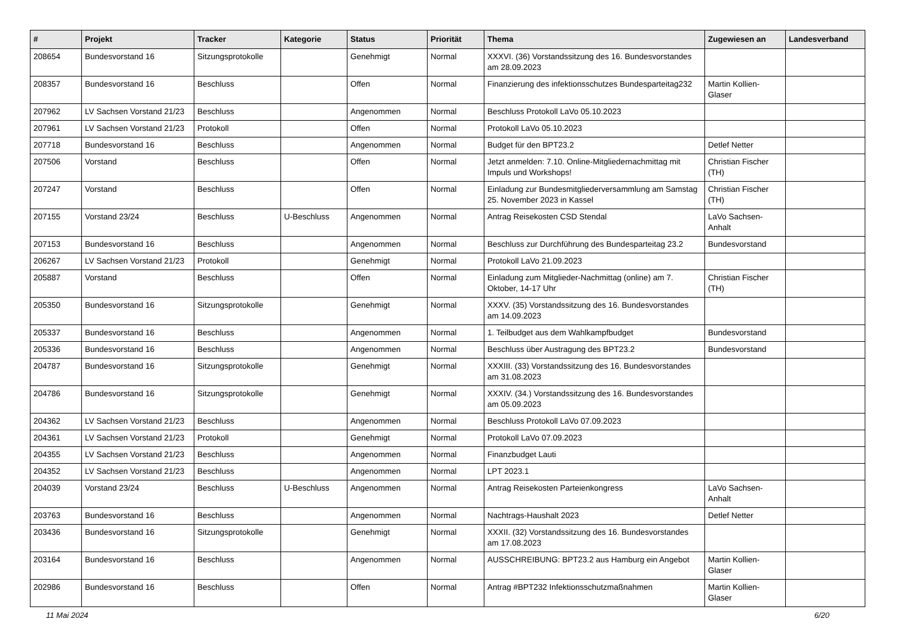| # | Projekt | Tracker | Kategorie | Status | Priorität | Thema | Zugewiesen an | Landesverband |
| --- | --- | --- | --- | --- | --- | --- | --- | --- |
| 208654 | Bundesvorstand 16 | Sitzungsprotokolle | | Genehmigt | Normal | XXXVI. (36) Vorstandssitzung des 16. Bundesvorstandes am 28.09.2023 | | |
| 208357 | Bundesvorstand 16 | Beschluss | | Offen | Normal | Finanzierung des infektionsschutzes Bundesparteitag232 | Martin Kollien-Glaser | |
| 207962 | LV Sachsen Vorstand 21/23 | Beschluss | | Angenommen | Normal | Beschluss Protokoll LaVo 05.10.2023 | | |
| 207961 | LV Sachsen Vorstand 21/23 | Protokoll | | Offen | Normal | Protokoll LaVo 05.10.2023 | | |
| 207718 | Bundesvorstand 16 | Beschluss | | Angenommen | Normal | Budget für den BPT23.2 | Detlef Netter | |
| 207506 | Vorstand | Beschluss | | Offen | Normal | Jetzt anmelden: 7.10. Online-Mitgliedernachmittag mit Impuls und Workshops! | Christian Fischer (TH) | |
| 207247 | Vorstand | Beschluss | | Offen | Normal | Einladung zur Bundesmitgliederversammlung am Samstag 25. November 2023 in Kassel | Christian Fischer (TH) | |
| 207155 | Vorstand 23/24 | Beschluss | U-Beschluss | Angenommen | Normal | Antrag Reisekosten CSD Stendal | LaVo Sachsen-Anhalt | |
| 207153 | Bundesvorstand 16 | Beschluss | | Angenommen | Normal | Beschluss zur Durchführung des Bundesparteitag 23.2 | Bundesvorstand | |
| 206267 | LV Sachsen Vorstand 21/23 | Protokoll | | Genehmigt | Normal | Protokoll LaVo 21.09.2023 | | |
| 205887 | Vorstand | Beschluss | | Offen | Normal | Einladung zum Mitglieder-Nachmittag (online) am 7. Oktober, 14-17 Uhr | Christian Fischer (TH) | |
| 205350 | Bundesvorstand 16 | Sitzungsprotokolle | | Genehmigt | Normal | XXXV. (35) Vorstandssitzung des 16. Bundesvorstandes am 14.09.2023 | | |
| 205337 | Bundesvorstand 16 | Beschluss | | Angenommen | Normal | 1. Teilbudget aus dem Wahlkampfbudget | Bundesvorstand | |
| 205336 | Bundesvorstand 16 | Beschluss | | Angenommen | Normal | Beschluss über Austragung des BPT23.2 | Bundesvorstand | |
| 204787 | Bundesvorstand 16 | Sitzungsprotokolle | | Genehmigt | Normal | XXXIII. (33) Vorstandssitzung des 16. Bundesvorstandes am 31.08.2023 | | |
| 204786 | Bundesvorstand 16 | Sitzungsprotokolle | | Genehmigt | Normal | XXXIV. (34.) Vorstandssitzung des 16. Bundesvorstandes am 05.09.2023 | | |
| 204362 | LV Sachsen Vorstand 21/23 | Beschluss | | Angenommen | Normal | Beschluss Protokoll LaVo 07.09.2023 | | |
| 204361 | LV Sachsen Vorstand 21/23 | Protokoll | | Genehmigt | Normal | Protokoll LaVo 07.09.2023 | | |
| 204355 | LV Sachsen Vorstand 21/23 | Beschluss | | Angenommen | Normal | Finanzbudget Lauti | | |
| 204352 | LV Sachsen Vorstand 21/23 | Beschluss | | Angenommen | Normal | LPT 2023.1 | | |
| 204039 | Vorstand 23/24 | Beschluss | U-Beschluss | Angenommen | Normal | Antrag Reisekosten Parteienkongress | LaVo Sachsen-Anhalt | |
| 203763 | Bundesvorstand 16 | Beschluss | | Angenommen | Normal | Nachtrags-Haushalt 2023 | Detlef Netter | |
| 203436 | Bundesvorstand 16 | Sitzungsprotokolle | | Genehmigt | Normal | XXXII. (32) Vorstandssitzung des 16. Bundesvorstandes am 17.08.2023 | | |
| 203164 | Bundesvorstand 16 | Beschluss | | Angenommen | Normal | AUSSCHREIBUNG: BPT23.2 aus Hamburg ein Angebot | Martin Kollien-Glaser | |
| 202986 | Bundesvorstand 16 | Beschluss | | Offen | Normal | Antrag #BPT232 Infektionsschutzmaßnahmen | Martin Kollien-Glaser | |
11 Mai 2024 6/20